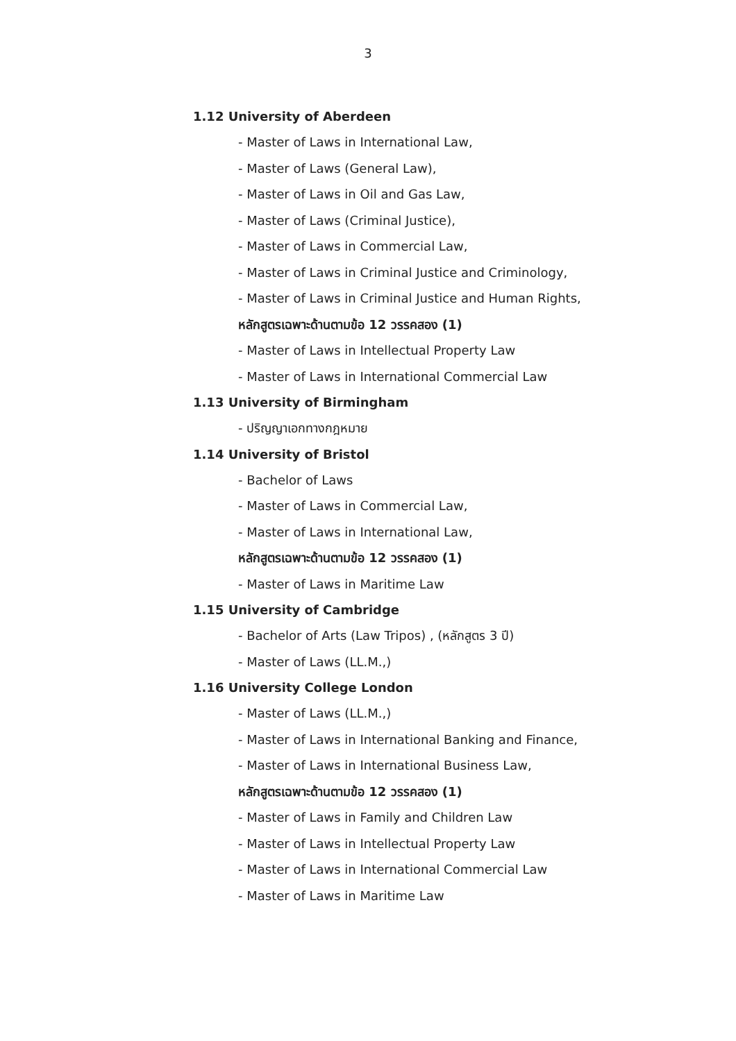3
1.12 University of Aberdeen
- Master of Laws in International Law,
- Master of Laws (General Law),
- Master of Laws in Oil and Gas Law,
- Master of Laws (Criminal Justice),
- Master of Laws in Commercial Law,
- Master of Laws in Criminal Justice and Criminology,
- Master of Laws in Criminal Justice and Human Rights,
หลักสูตรเฉพาะด้านตามข้อ 12 วรรคสอง (1)
- Master of Laws in Intellectual Property Law
- Master of Laws in International Commercial Law
1.13 University of Birmingham
- ปริญญาเอกทางกฎหมาย
1.14 University of Bristol
- Bachelor of Laws
- Master of Laws in Commercial Law,
- Master of Laws in International Law,
หลักสูตรเฉพาะด้านตามข้อ 12 วรรคสอง (1)
- Master of Laws in Maritime Law
1.15 University of Cambridge
- Bachelor of Arts (Law Tripos) , (หลักสูตร 3 ปี)
- Master of Laws (LL.M.,)
1.16 University College London
- Master of Laws (LL.M.,)
- Master of Laws in International Banking and Finance,
- Master of Laws in International Business Law,
หลักสูตรเฉพาะด้านตามข้อ 12 วรรคสอง (1)
- Master of Laws in Family and Children Law
- Master of Laws in Intellectual Property Law
- Master of Laws in International Commercial Law
- Master of Laws in Maritime Law